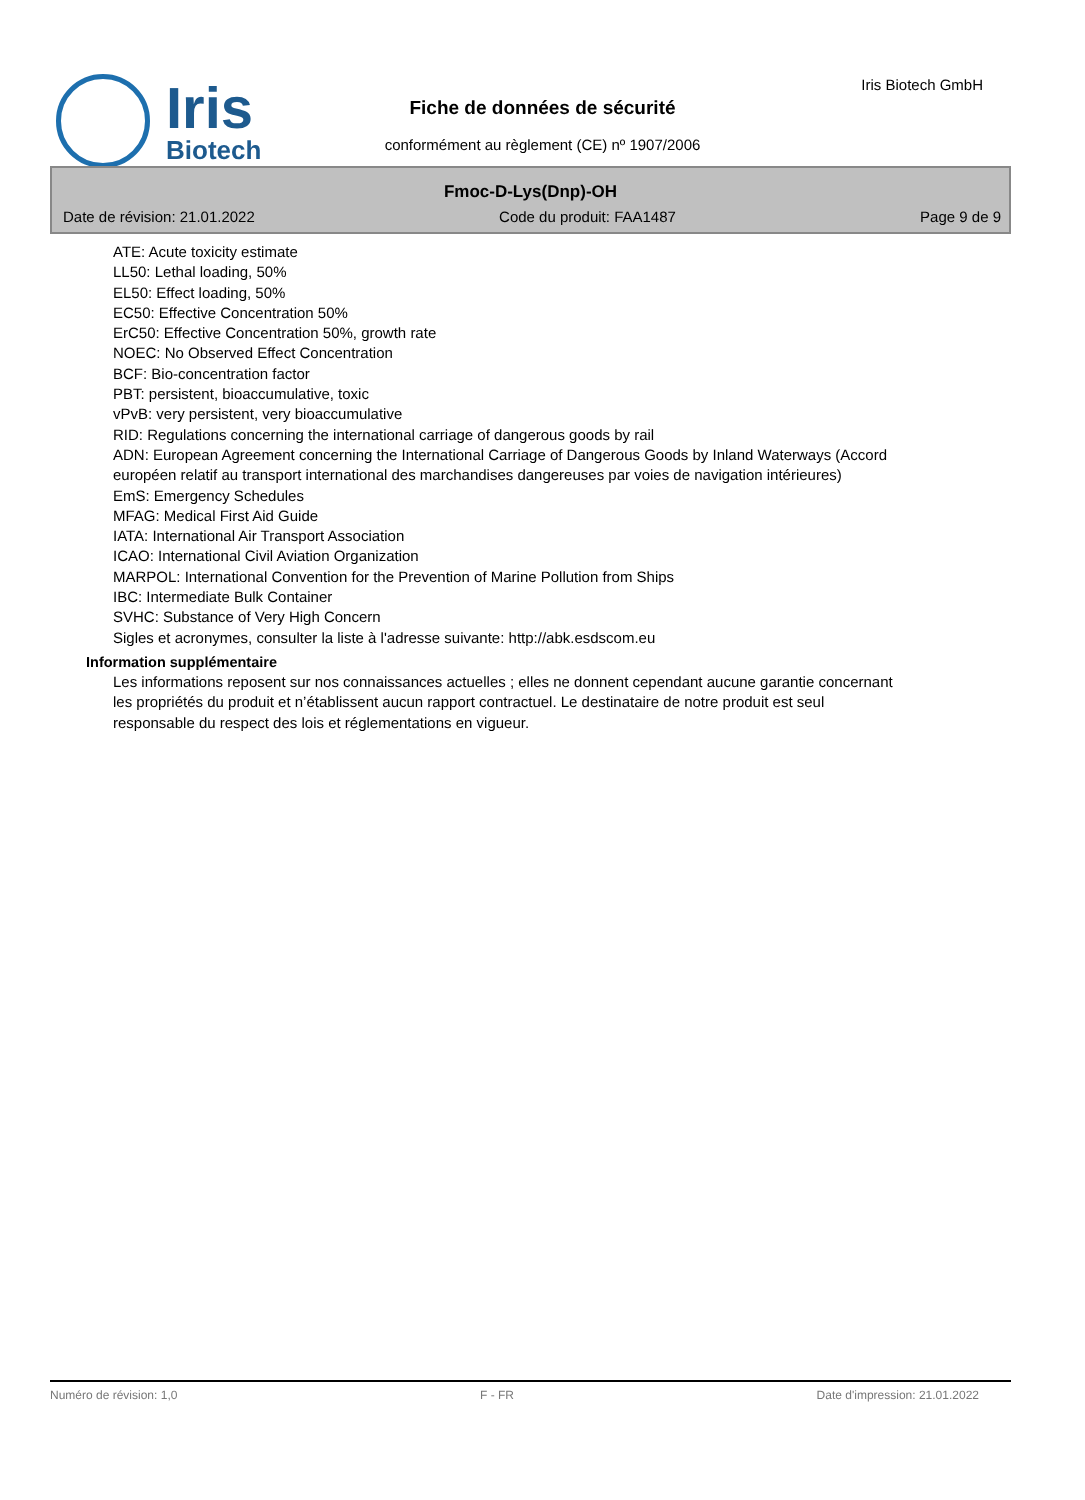Iris
Biotech
Iris Biotech GmbH
Fiche de données de sécurité
conformément au règlement (CE) nº 1907/2006
Fmoc-D-Lys(Dnp)-OH
Date de révision: 21.01.2022 Code du produit: FAA1487 Page 9 de 9
ATE: Acute toxicity estimate
LL50: Lethal loading, 50%
EL50: Effect loading, 50%
EC50: Effective Concentration 50%
ErC50: Effective Concentration 50%, growth rate
NOEC: No Observed Effect Concentration
BCF: Bio-concentration factor
PBT: persistent, bioaccumulative, toxic
vPvB: very persistent, very bioaccumulative
RID: Regulations concerning the international carriage of dangerous goods by rail
ADN: European Agreement concerning the International Carriage of Dangerous Goods by Inland Waterways (Accord européen relatif au transport international des marchandises dangereuses par voies de navigation intérieures)
EmS: Emergency Schedules
MFAG: Medical First Aid Guide
IATA: International Air Transport Association
ICAO: International Civil Aviation Organization
MARPOL: International Convention for the Prevention of Marine Pollution from Ships
IBC: Intermediate Bulk Container
SVHC: Substance of Very High Concern
Sigles et acronymes, consulter la liste à l'adresse suivante: http://abk.esdscom.eu
Information supplémentaire
Les informations reposent sur nos connaissances actuelles ; elles ne donnent cependant aucune garantie concernant les propriétés du produit et n’établissent aucun rapport contractuel. Le destinataire de notre produit est seul responsable du respect des lois et réglementations en vigueur.
Numéro de révision: 1,0 F - FR Date d'impression: 21.01.2022